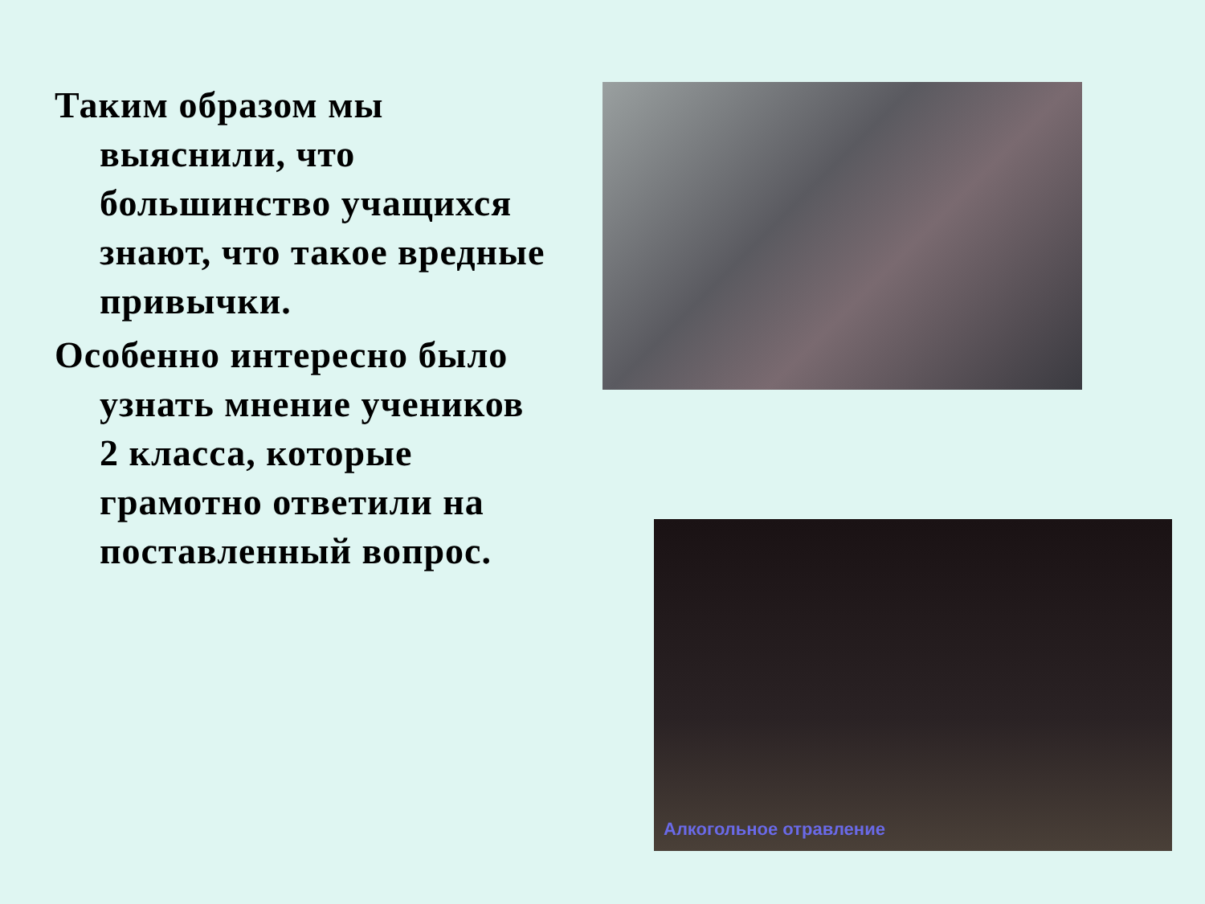Таким образом мы выяснили, что большинство учащихся знают, что такое вредные привычки.
Особенно интересно было узнать мнение учеников 2 класса, которые грамотно ответили на поставленный вопрос.
Алкогольное отравление